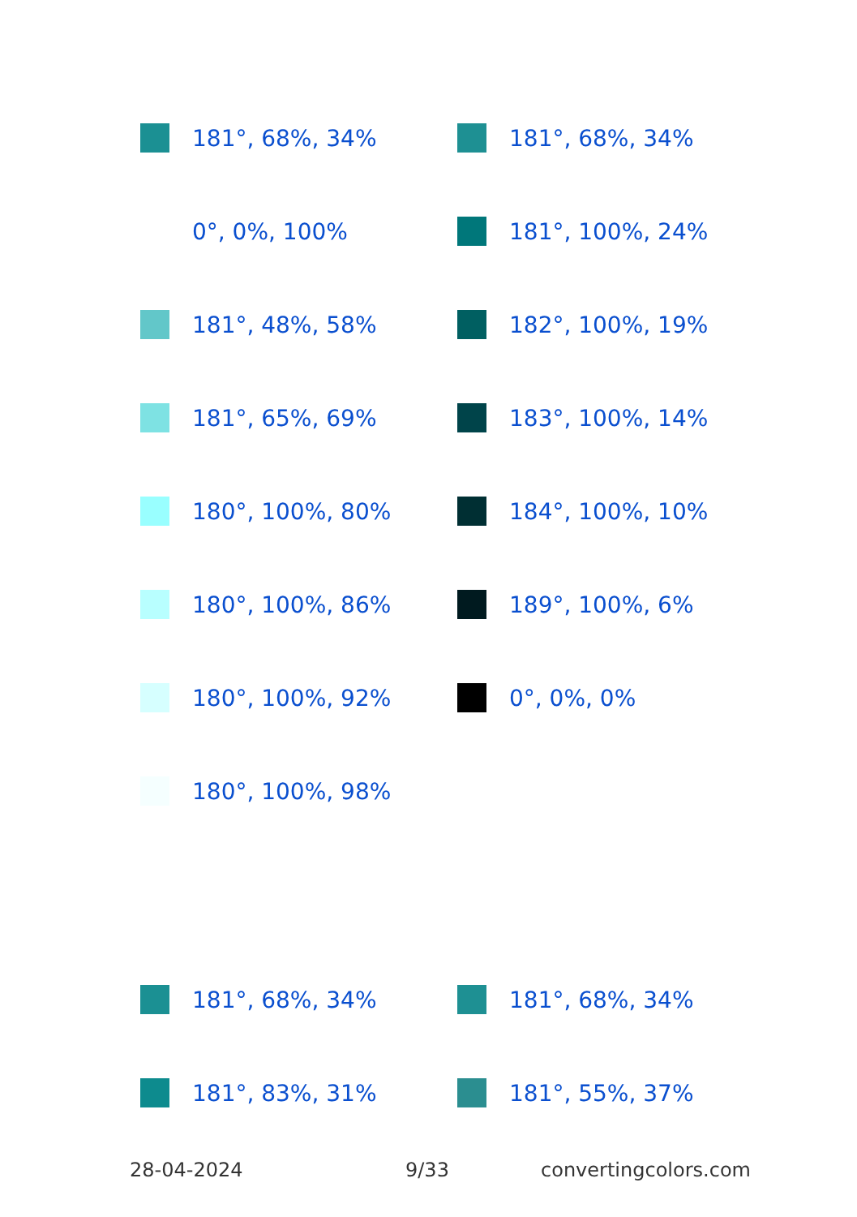181°, 68%, 34% 181°, 68%, 34%
0°, 0%, 100% 181°, 100%, 24%
181°, 48%, 58% 182°, 100%, 19%
181°, 65%, 69% 183°, 100%, 14%
180°, 100%, 80% 184°, 100%, 10%
180°, 100%, 86% 189°, 100%, 6%
180°, 100%, 92% 0°, 0%, 0%
180°, 100%, 98%
181°, 68%, 34% 181°, 68%, 34%
181°, 83%, 31% 181°, 55%, 37%
28-04-2024 9/33 convertingcolors.com